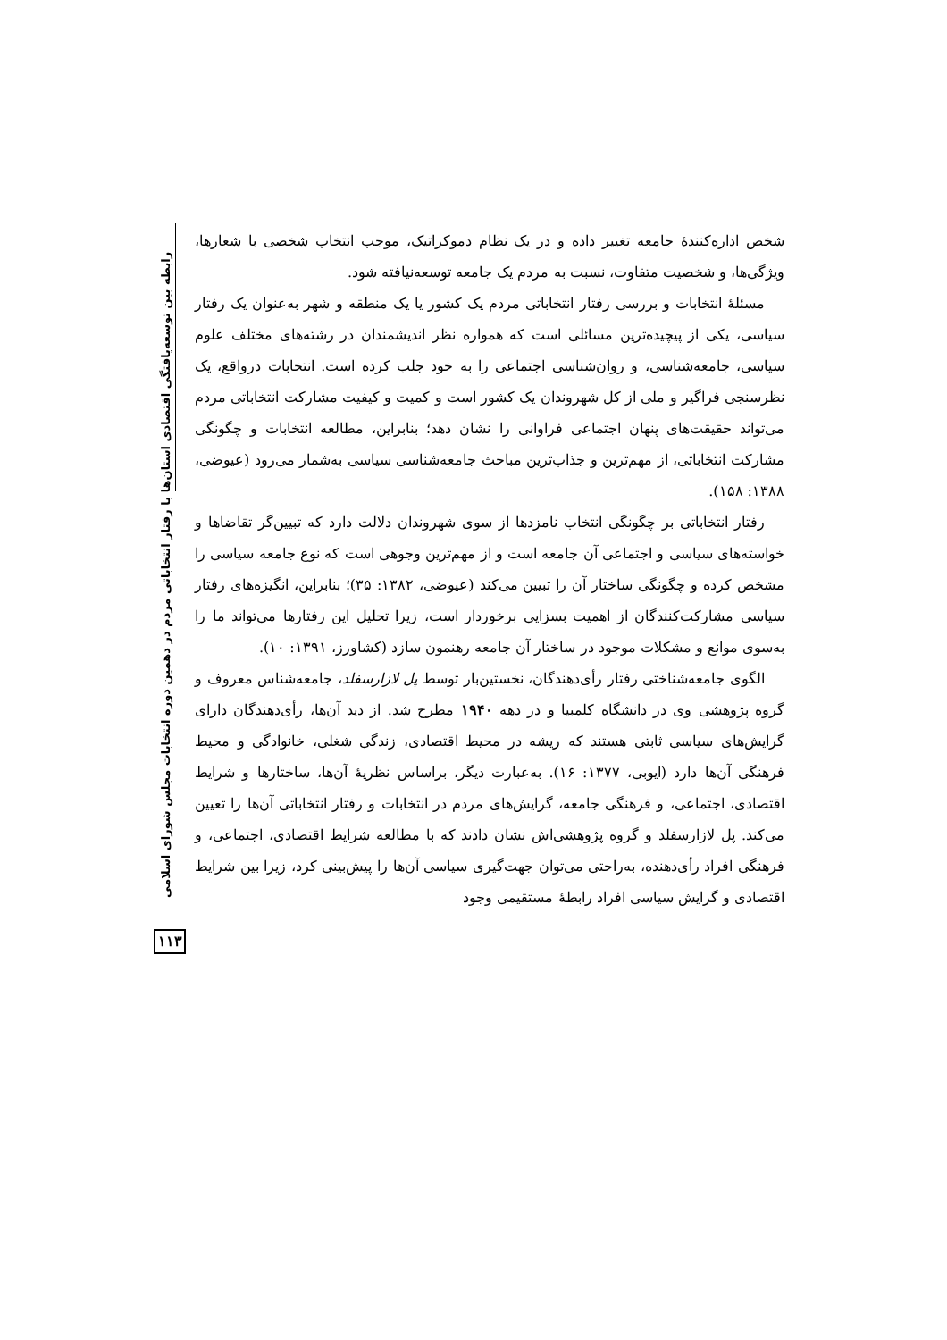شخص اداره‌کنندهٔ جامعه تغییر داده و در یک نظام دموکراتیک، موجب انتخاب شخصی با شعارها، ویژگی‌ها، و شخصیت متفاوت، نسبت به مردم یک جامعه توسعه‌نیافته شود.
مسئلهٔ انتخابات و بررسی رفتار انتخاباتی مردم یک کشور یا یک منطقه و شهر به‌عنوان یک رفتار سیاسی، یکی از پیچیده‌ترین مسائلی است که همواره نظر اندیشمندان در رشته‌های مختلف علوم سیاسی، جامعه‌شناسی، و روان‌شناسی اجتماعی را به خود جلب کرده است. انتخابات درواقع، یک نظرسنجی فراگیر و ملی از کل شهروندان یک کشور است و کمیت و کیفیت مشارکت انتخاباتی مردم می‌تواند حقیقت‌های پنهان اجتماعی فراوانی را نشان دهد؛ بنابراین، مطالعه انتخابات و چگونگی مشارکت انتخاباتی، از مهم‌ترین و جذاب‌ترین مباحث جامعه‌شناسی سیاسی به‌شمار می‌رود (عیوضی، ۱۳۸۸: ۱۵۸).
رفتار انتخاباتی بر چگونگی انتخاب نامزدها از سوی شهروندان دلالت دارد که تبیین‌گر تقاضاها و خواسته‌های سیاسی و اجتماعی آن جامعه است و از مهم‌ترین وجوهی است که نوع جامعه سیاسی را مشخص کرده و چگونگی ساختار آن را تبیین می‌کند (عیوضی، ۱۳۸۲: ۳۵)؛ بنابراین، انگیزه‌های رفتار سیاسی مشارکت‌کنندگان از اهمیت بسزایی برخوردار است، زیرا تحلیل این رفتارها می‌تواند ما را به‌سوی موانع و مشکلات موجود در ساختار آن جامعه رهنمون سازد (کشاورز، ۱۳۹۱: ۱۰).
الگوی جامعه‌شناختی رفتار رأی‌دهندگان، نخستین‌بار توسط پل لازارسفلد، جامعه‌شناس معروف و گروه پژوهشی وی در دانشگاه کلمبیا و در دهه ۱۹۴۰ مطرح شد. از دید آن‌ها، رأی‌دهندگان دارای گرایش‌های سیاسی ثابتی هستند که ریشه در محیط اقتصادی، زندگی شغلی، خانوادگی و محیط فرهنگی آن‌ها دارد (ایوبی، ۱۳۷۷: ۱۶). به‌عبارت دیگر، براساس نظریهٔ آن‌ها، ساختارها و شرایط اقتصادی، اجتماعی، و فرهنگی جامعه، گرایش‌های مردم در انتخابات و رفتار انتخاباتی آن‌ها را تعیین می‌کند. پل لازارسفلد و گروه پژوهشی‌اش نشان دادند که با مطالعه شرایط اقتصادی، اجتماعی، و فرهنگی افراد رأی‌دهنده، به‌راحتی می‌توان جهت‌گیری سیاسی آن‌ها را پیش‌بینی کرد، زیرا بین شرایط اقتصادی و گرایش سیاسی افراد رابطهٔ مستقیمی وجود
رابطه بین توسعه‌یافتگی اقتصادی استان‌ها با رفتار انتخاباتی مردم در دهمین دوره انتخابات مجلس شورای اسلامی
۱۱۳